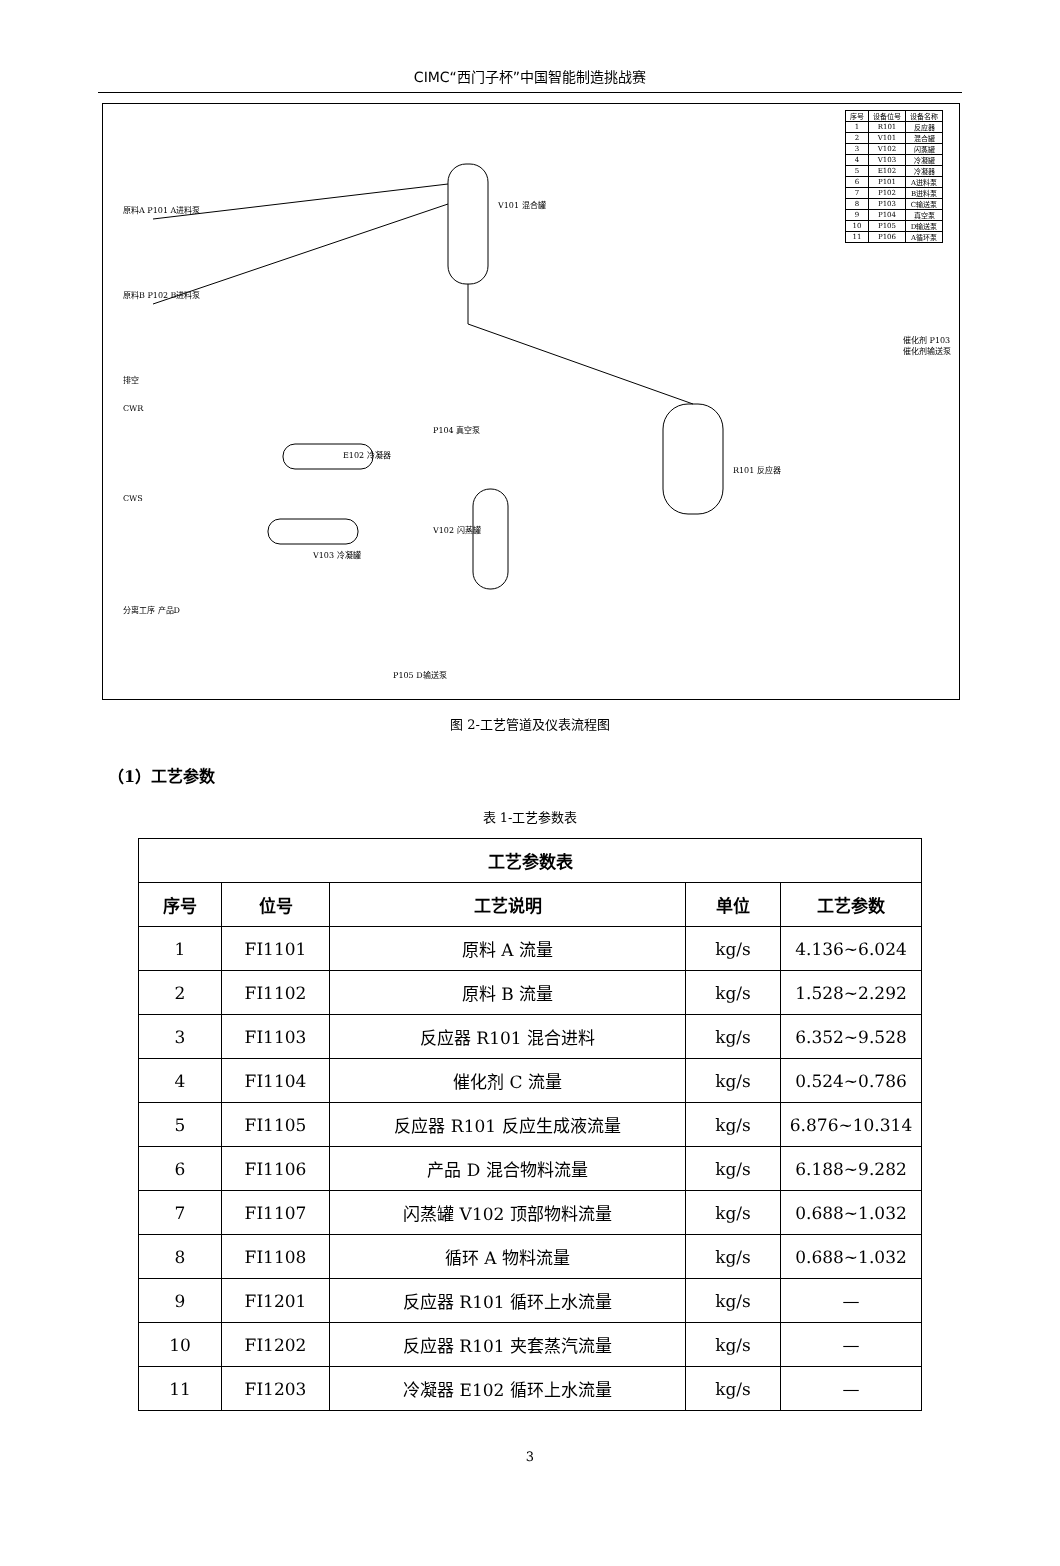CIMC“西门子杯”中国智能制造挑战赛
| 序号 | 设备位号 | 设备名称 |
| 1 | R101 | 反应器 |
| 2 | V101 | 混合罐 |
| 3 | V102 | 闪蒸罐 |
| 4 | V103 | 冷凝罐 |
| 5 | E102 | 冷凝器 |
| 6 | P101 | A进料泵 |
| 7 | P102 | B进料泵 |
| 8 | P103 | C输送泵 |
| 9 | P104 | 真空泵 |
| 10 | P105 | D输送泵 |
| 11 | P106 | A循环泵 |
原料A P101 A进料泵
原料B P102 B进料泵
V101 混合罐
R101 反应器
催化剂 P103 催化剂输送泵
排空
CWR
CWS
E102 冷凝器
V103 冷凝罐
V102 闪蒸罐
P104 真空泵
分离工序 产品D
P105 D输送泵
图 2-工艺管道及仪表流程图
（1）工艺参数
表 1-工艺参数表
| 工艺参数表 | | | | |
| --- | --- | --- | --- | --- |
| 序号 | 位号 | 工艺说明 | 单位 | 工艺参数 |
| 1 | FI1101 | 原料 A 流量 | kg/s | 4.136~6.024 |
| 2 | FI1102 | 原料 B 流量 | kg/s | 1.528~2.292 |
| 3 | FI1103 | 反应器 R101 混合进料 | kg/s | 6.352~9.528 |
| 4 | FI1104 | 催化剂 C 流量 | kg/s | 0.524~0.786 |
| 5 | FI1105 | 反应器 R101 反应生成液流量 | kg/s | 6.876~10.314 |
| 6 | FI1106 | 产品 D 混合物料流量 | kg/s | 6.188~9.282 |
| 7 | FI1107 | 闪蒸罐 V102 顶部物料流量 | kg/s | 0.688~1.032 |
| 8 | FI1108 | 循环 A 物料流量 | kg/s | 0.688~1.032 |
| 9 | FI1201 | 反应器 R101 循环上水流量 | kg/s | — |
| 10 | FI1202 | 反应器 R101 夹套蒸汽流量 | kg/s | — |
| 11 | FI1203 | 冷凝器 E102 循环上水流量 | kg/s | — |
3